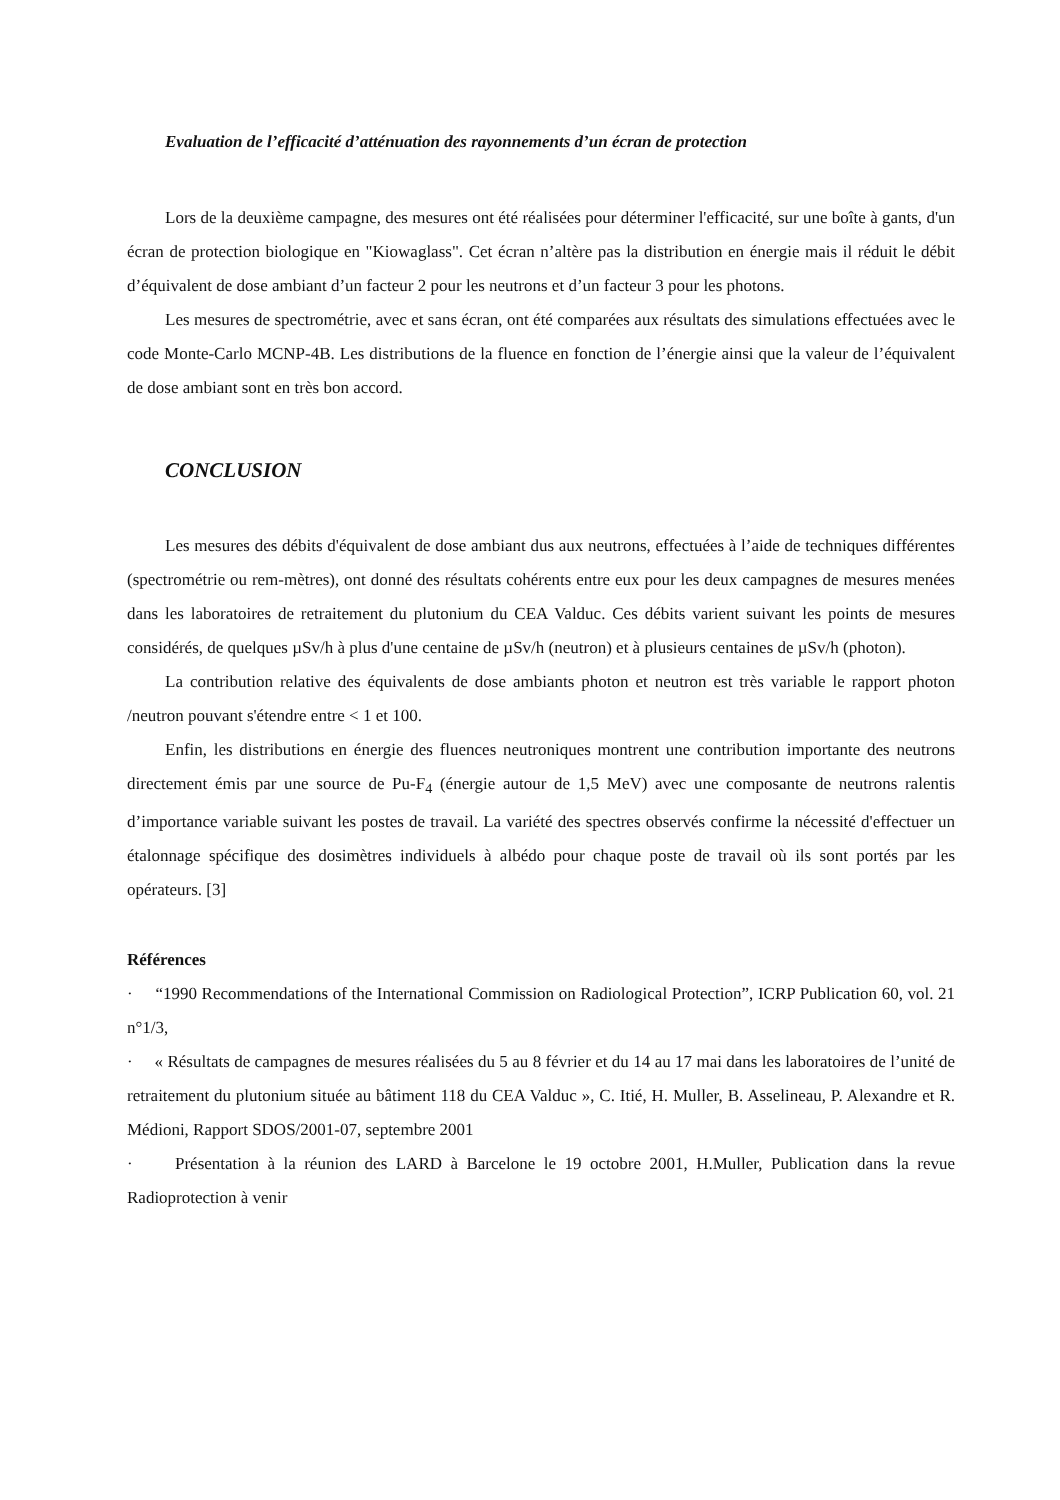Evaluation de l’efficacité d’atténuation des rayonnements d’un écran de protection
Lors de la deuxième campagne, des mesures ont été réalisées pour déterminer l'efficacité, sur une boîte à gants, d'un écran de protection biologique en "Kiowaglass". Cet écran n’altère pas la distribution en énergie mais il réduit le débit d’équivalent de dose ambiant d’un facteur 2 pour les neutrons et d’un facteur 3 pour les photons.
Les mesures de spectrométrie, avec et sans écran, ont été comparées aux résultats des simulations effectuées avec le code Monte-Carlo MCNP-4B. Les distributions de la fluence en fonction de l’énergie ainsi que la valeur de l’équivalent de dose ambiant sont en très bon accord.
CONCLUSION
Les mesures des débits d'équivalent de dose ambiant dus aux neutrons, effectuées à l’aide de techniques différentes (spectrométrie ou rem-mètres), ont donné des résultats cohérents entre eux pour les deux campagnes de mesures menées dans les laboratoires de retraitement du plutonium du CEA Valduc. Ces débits varient suivant les points de mesures considérés, de quelques µSv/h à plus d'une centaine de µSv/h (neutron) et à plusieurs centaines de µSv/h (photon).
La contribution relative des équivalents de dose ambiants photon et neutron est très variable le rapport photon /neutron pouvant s'étendre entre < 1 et 100.
Enfin, les distributions en énergie des fluences neutroniques montrent une contribution importante des neutrons directement émis par une source de Pu-F<sub>4</sub> (énergie autour de 1,5 MeV) avec une composante de neutrons ralentis d’importance variable suivant les postes de travail. La variété des spectres observés confirme la nécessité d'effectuer un étalonnage spécifique des dosimètres individuels à albédo pour chaque poste de travail où ils sont portés par les opérateurs. [3]
Références
· “1990 Recommendations of the International Commission on Radiological Protection”, ICRP Publication 60, vol. 21 n°1/3,
· « Résultats de campagnes de mesures réalisées du 5 au 8 février et du 14 au 17 mai dans les laboratoires de l’unité de retraitement du plutonium située au bâtiment 118 du CEA Valduc », C. Itié, H. Muller, B. Asselineau, P. Alexandre et R. Médioni, Rapport SDOS/2001-07, septembre 2001
· Présentation à la réunion des LARD à Barcelone le 19 octobre 2001, H.Muller, Publication dans la revue Radioprotection à venir